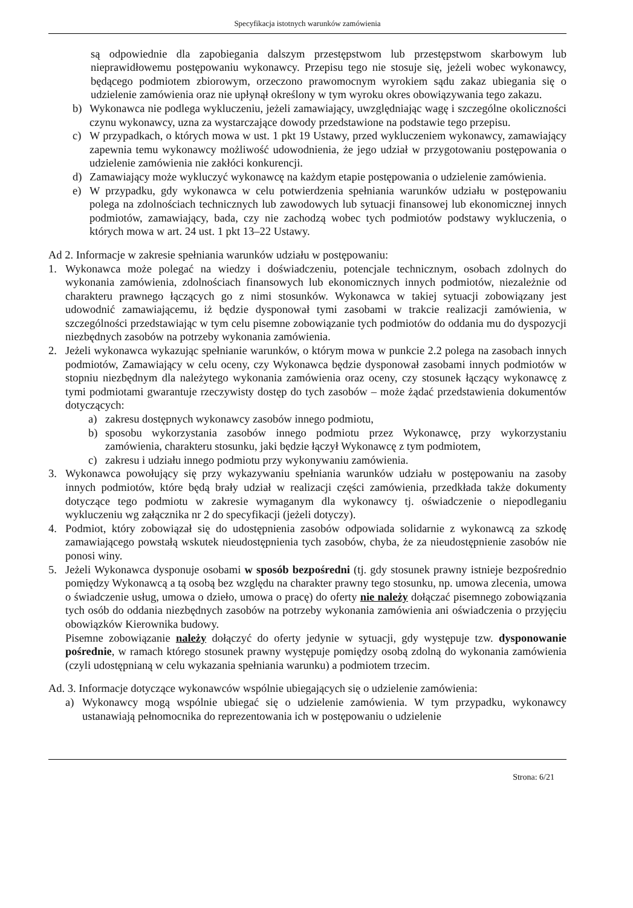Specyfikacja istotnych warunków zamówienia
są odpowiednie dla zapobiegania dalszym przestępstwom lub przestępstwom skarbowym lub nieprawidłowemu postępowaniu wykonawcy. Przepisu tego nie stosuje się, jeżeli wobec wykonawcy, będącego podmiotem zbiorowym, orzeczono prawomocnym wyrokiem sądu zakaz ubiegania się o udzielenie zamówienia oraz nie upłynął określony w tym wyroku okres obowiązywania tego zakazu.
b) Wykonawca nie podlega wykluczeniu, jeżeli zamawiający, uwzględniając wagę i szczególne okoliczności czynu wykonawcy, uzna za wystarczające dowody przedstawione na podstawie tego przepisu.
c) W przypadkach, o których mowa w ust. 1 pkt 19 Ustawy, przed wykluczeniem wykonawcy, zamawiający zapewnia temu wykonawcy możliwość udowodnienia, że jego udział w przygotowaniu postępowania o udzielenie zamówienia nie zakłóci konkurencji.
d) Zamawiający może wykluczyć wykonawcę na każdym etapie postępowania o udzielenie zamówienia.
e) W przypadku, gdy wykonawca w celu potwierdzenia spełniania warunków udziału w postępowaniu polega na zdolnościach technicznych lub zawodowych lub sytuacji finansowej lub ekonomicznej innych podmiotów, zamawiający, bada, czy nie zachodzą wobec tych podmiotów podstawy wykluczenia, o których mowa w art. 24 ust. 1 pkt 13–22 Ustawy.
Ad 2. Informacje w zakresie spełniania warunków udziału w postępowaniu:
1. Wykonawca może polegać na wiedzy i doświadczeniu, potencjale technicznym, osobach zdolnych do wykonania zamówienia, zdolnościach finansowych lub ekonomicznych innych podmiotów, niezależnie od charakteru prawnego łączących go z nimi stosunków. Wykonawca w takiej sytuacji zobowiązany jest udowodnić zamawiającemu, iż będzie dysponował tymi zasobami w trakcie realizacji zamówienia, w szczególności przedstawiając w tym celu pisemne zobowiązanie tych podmiotów do oddania mu do dyspozycji niezbędnych zasobów na potrzeby wykonania zamówienia.
2. Jeżeli wykonawca wykazując spełnianie warunków, o którym mowa w punkcie 2.2 polega na zasobach innych podmiotów, Zamawiający w celu oceny, czy Wykonawca będzie dysponował zasobami innych podmiotów w stopniu niezbędnym dla należytego wykonania zamówienia oraz oceny, czy stosunek łączący wykonawcę z tymi podmiotami gwarantuje rzeczywisty dostęp do tych zasobów – może żądać przedstawienia dokumentów dotyczących:
a) zakresu dostępnych wykonawcy zasobów innego podmiotu,
b) sposobu wykorzystania zasobów innego podmiotu przez Wykonawcę, przy wykorzystaniu zamówienia, charakteru stosunku, jaki będzie łączył Wykonawcę z tym podmiotem,
c) zakresu i udziału innego podmiotu przy wykonywaniu zamówienia.
3. Wykonawca powołujący się przy wykazywaniu spełniania warunków udziału w postępowaniu na zasoby innych podmiotów, które będą brały udział w realizacji części zamówienia, przedkłada także dokumenty dotyczące tego podmiotu w zakresie wymaganym dla wykonawcy tj. oświadczenie o niepodleganiu wykluczeniu wg załącznika nr 2 do specyfikacji (jeżeli dotyczy).
4. Podmiot, który zobowiązał się do udostępnienia zasobów odpowiada solidarnie z wykonawcą za szkodę zamawiającego powstałą wskutek nieudostępnienia tych zasobów, chyba, że za nieudostępnienie zasobów nie ponosi winy.
5. Jeżeli Wykonawca dysponuje osobami w sposób bezpośredni (tj. gdy stosunek prawny istnieje bezpośrednio pomiędzy Wykonawcą a tą osobą bez względu na charakter prawny tego stosunku, np. umowa zlecenia, umowa o świadczenie usług, umowa o dzieło, umowa o pracę) do oferty nie należy dołączać pisemnego zobowiązania tych osób do oddania niezbędnych zasobów na potrzeby wykonania zamówienia ani oświadczenia o przyjęciu obowiązków Kierownika budowy.
Pisemne zobowiązanie należy dołączyć do oferty jedynie w sytuacji, gdy występuje tzw. dysponowanie pośrednie, w ramach którego stosunek prawny występuje pomiędzy osobą zdolną do wykonania zamówienia (czyli udostępnianą w celu wykazania spełniania warunku) a podmiotem trzecim.
Ad. 3. Informacje dotyczące wykonawców wspólnie ubiegających się o udzielenie zamówienia:
a) Wykonawcy mogą wspólnie ubiegać się o udzielenie zamówienia. W tym przypadku, wykonawcy ustanawiają pełnomocnika do reprezentowania ich w postępowaniu o udzielenie
Strona: 6/21